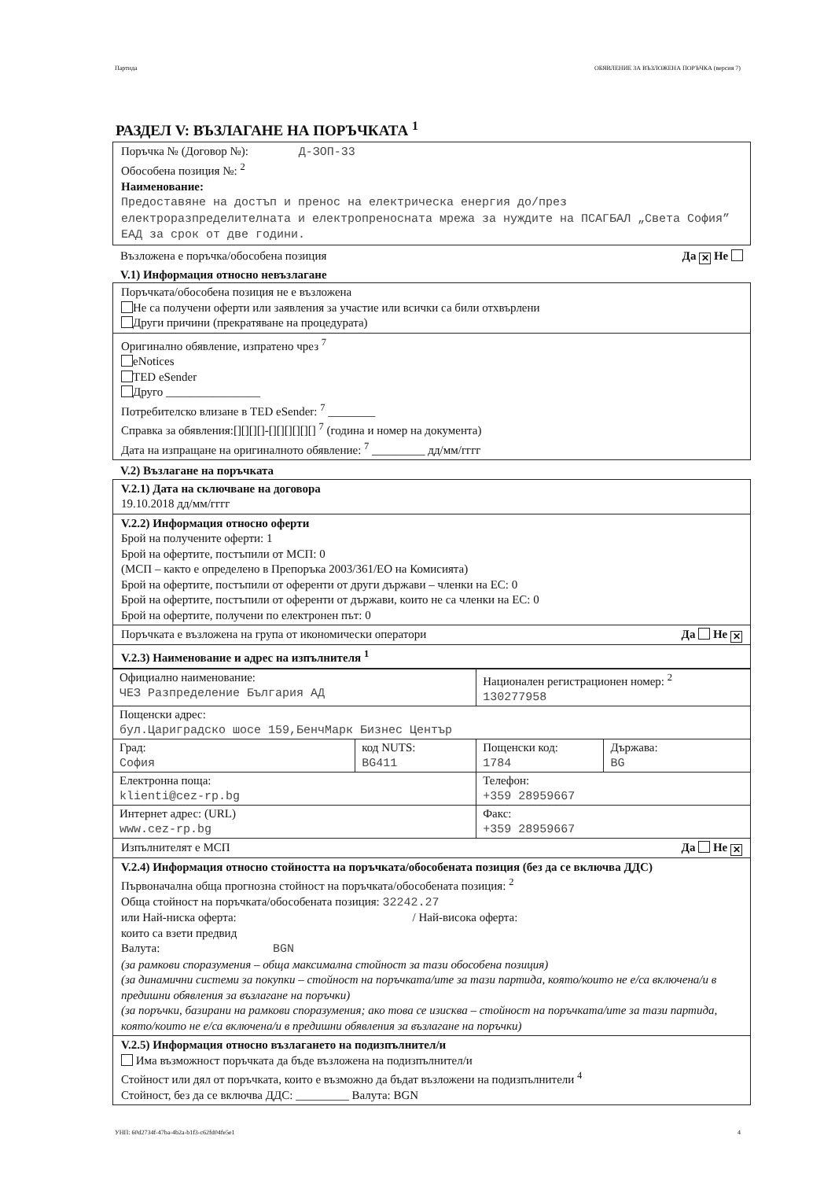Партида ОБЯВЛЕНИЕ ЗА ВЪЗЛОЖЕНА ПОРЪЧКА (версия 7)
РАЗДЕЛ V: ВЪЗЛАГАНЕ НА ПОРЪЧКАТА <sup>1</sup>
Поръчка № (Договор №): Д-ЗОП-33
Обособена позиция №: <sup>2</sup>
Наименование:
Предоставяне на достъп и пренос на електрическа енергия до/през електроразпределителната и електропреносната мрежа за нуждите на ПСАГБАЛ „Света София” ЕАД за срок от две години.
Възложена е поръчка/обособена позиция Да ✕ Не
V.1) Информация относно невъзлагане
Поръчката/обособена позиция не е възложена
Не са получени оферти или заявления за участие или всички са били отхвърлени
Други причини (прекратяване на процедурата)
Оригинално обявление, изпратено чрез <sup>7</sup>
eNotices
TED eSender
Друго ________________
Потребителско влизане в TED eSender: <sup>7</sup> ________
Справка за обявления:[][][][]-[][][][][][] <sup>7</sup> (година и номер на документа)
Дата на изпращане на оригиналното обявление: <sup>7</sup> _________ дд/мм/гггг
V.2) Възлагане на поръчката
V.2.1) Дата на сключване на договора
19.10.2018 дд/мм/гггг
V.2.2) Информация относно оферти
Брой на получените оферти: 1
Брой на офертите, постъпили от МСП: 0
(МСП – както е определено в Препоръка 2003/361/ЕО на Комисията)
Брой на офертите, постъпили от оференти от други държави – членки на ЕС: 0
Брой на офертите, постъпили от оференти от държави, които не са членки на ЕС: 0
Брой на офертите, получени по електронен път: 0
Поръчката е възложена на група от икономически оператори Да Не ✕
V.2.3) Наименование и адрес на изпълнителя <sup>1</sup>
| Официално наименование: ЧЕЗ Разпределение България АД | | Национален регистрационен номер: <sup>2</sup> 130277958 | |
| Пощенски адрес: бул.Цариградско шосе 159,БенчМарк Бизнес Център | | | |
| Град: София | код NUTS: BG411 | Пощенски код: 1784 | Държава: BG |
| Електронна поща: klienti@cez-rp.bg | | Телефон: +359 28959667 | |
| Интернет адрес: (URL) www.cez-rp.bg | | Факс: +359 28959667 | |
Изпълнителят е МСП Да Не ✕
V.2.4) Информация относно стойността на поръчката/обособената позиция (без да се включва ДДС)
Първоначална обща прогнозна стойност на поръчката/обособената позиция: <sup>2</sup>
Обща стойност на поръчката/обособената позиция: 32242.27
или Най-ниска оферта: / Най-висока оферта:
които са взети предвид
Валута: BGN
(за рамкови споразумения – обща максимална стойност за тази обособена позиция)
(за динамични системи за покупки – стойност на поръчката/ите за тази партида, която/които не е/са включена/и в предишни обявления за възлагане на поръчки)
(за поръчки, базирани на рамкови споразумения; ако това се изисква – стойност на поръчката/ите за тази партида, която/които не е/са включена/и в предишни обявления за възлагане на поръчки)
V.2.5) Информация относно възлагането на подизпълнител/и
Има възможност поръчката да бъде възложена на подизпълнител/и
Стойност или дял от поръчката, които е възможно да бъдат възложени на подизпълнители <sup>4</sup>
Стойност, без да се включва ДДС: _________ Валута: BGN
УНП: 60d2734f-47ba-4b2a-b1f3-c62fd04fe5e1 4